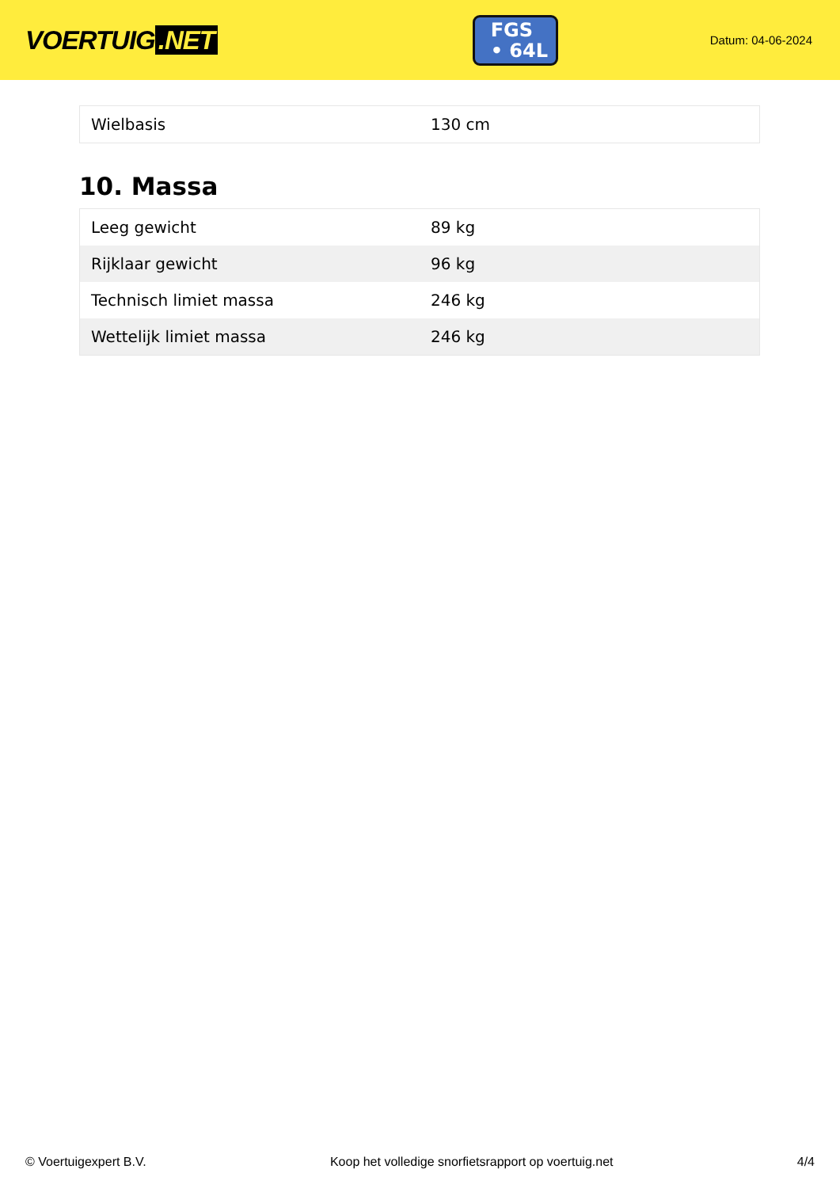VOERTUIG.NET
FGS
• 64L
Datum: 04-06-2024
| Wielbasis | 130 cm |
10. Massa
| Leeg gewicht | 89 kg |
| Rijklaar gewicht | 96 kg |
| Technisch limiet massa | 246 kg |
| Wettelijk limiet massa | 246 kg |
© Voertuigexpert B.V. Koop het volledige snorfietsrapport op voertuig.net 4/4